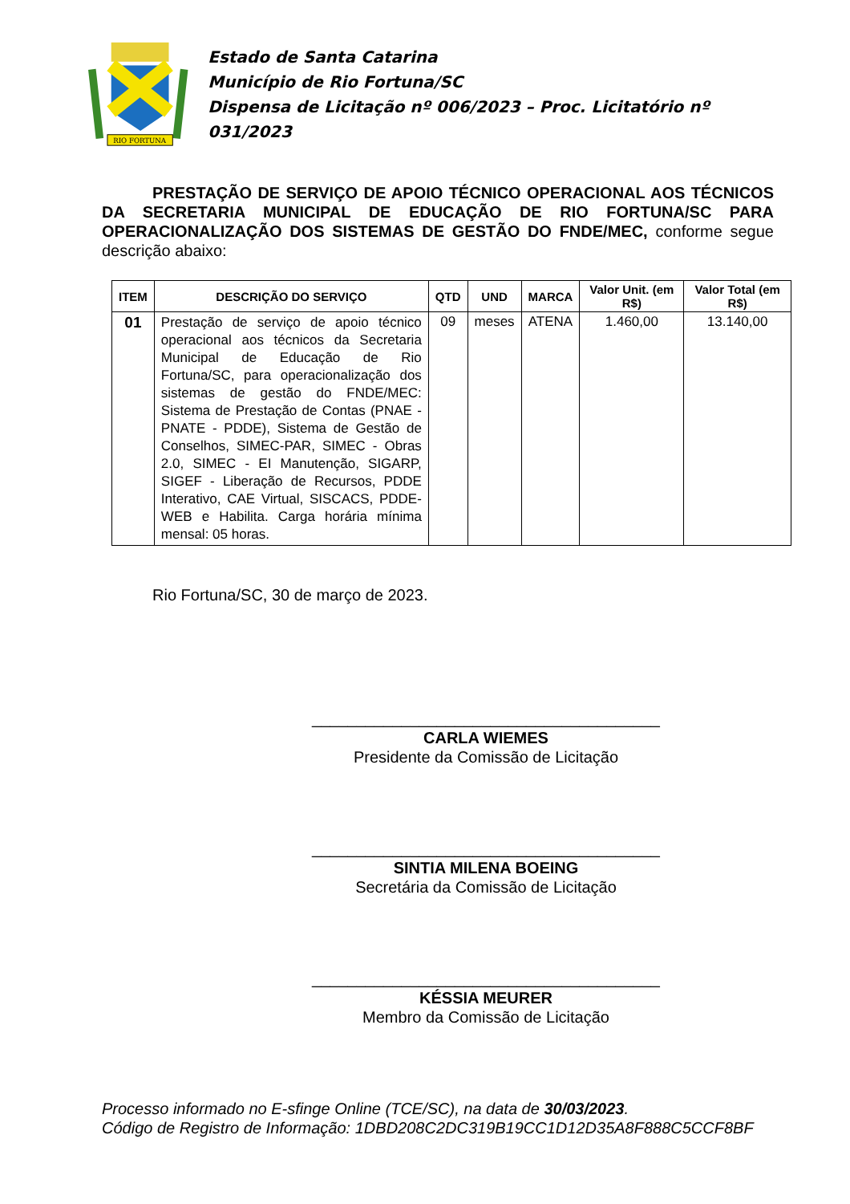RIO FORTUNA
Estado de Santa Catarina
Município de Rio Fortuna/SC
Dispensa de Licitação nº 006/2023 – Proc. Licitatório nº 031/2023
PRESTAÇÃO DE SERVIÇO DE APOIO TÉCNICO OPERACIONAL AOS TÉCNICOS DA SECRETARIA MUNICIPAL DE EDUCAÇÃO DE RIO FORTUNA/SC PARA OPERACIONALIZAÇÃO DOS SISTEMAS DE GESTÃO DO FNDE/MEC, conforme segue descrição abaixo:
| ITEM | DESCRIÇÃO DO SERVIÇO | QTD | UND | MARCA | Valor Unit. (em R$) | Valor Total (em R$) |
| --- | --- | --- | --- | --- | --- | --- |
| 01 | Prestação de serviço de apoio técnico operacional aos técnicos da Secretaria Municipal de Educação de Rio Fortuna/SC, para operacionalização dos sistemas de gestão do FNDE/MEC: Sistema de Prestação de Contas (PNAE - PNATE - PDDE), Sistema de Gestão de Conselhos, SIMEC-PAR, SIMEC - Obras 2.0, SIMEC - EI Manutenção, SIGARP, SIGEF - Liberação de Recursos, PDDE Interativo, CAE Virtual, SISCACS, PDDE-WEB e Habilita. Carga horária mínima mensal: 05 horas. | 09 | meses | ATENA | 1.460,00 | 13.140,00 |
Rio Fortuna/SC, 30 de março de 2023.
_______________________________________
CARLA WIEMES
Presidente da Comissão de Licitação
_______________________________________
SINTIA MILENA BOEING
Secretária da Comissão de Licitação
_______________________________________
KÉSSIA MEURER
Membro da Comissão de Licitação
Processo informado no E-sfinge Online (TCE/SC), na data de 30/03/2023.
Código de Registro de Informação: 1DBD208C2DC319B19CC1D12D35A8F888C5CCF8BF